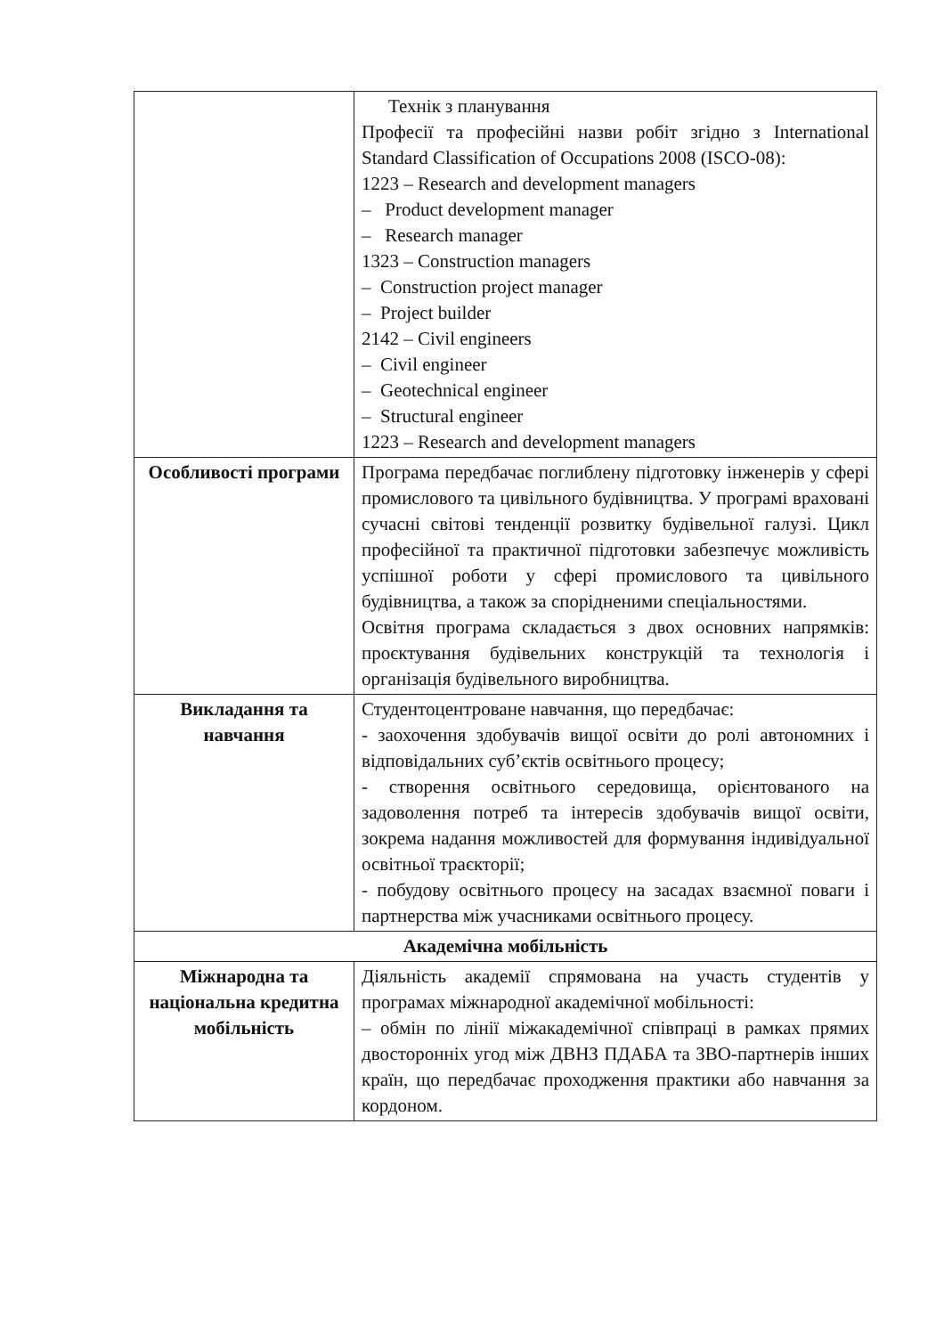| | Технік з планування Професії та професійні назви робіт згідно з International Standard Classification of Occupations 2008 (ISCO-08): 1223 – Research and development managers – Product development manager – Research manager 1323 – Construction managers – Construction project manager – Project builder 2142 – Civil engineers – Civil engineer – Geotechnical engineer – Structural engineer 1223 – Research and development managers |
| Особливості програми | Програма передбачає поглиблену підготовку інженерів у сфері промислового та цивільного будівництва. У програмі враховані сучасні світові тенденції розвитку будівельної галузі. Цикл професійної та практичної підготовки забезпечує можливість успішної роботи у сфері промислового та цивільного будівництва, а також за спорідненими спеціальностями. Освітня програма складається з двох основних напрямків: проєктування будівельних конструкцій та технологія і організація будівельного виробництва. |
| Викладання та навчання | Студентоцентроване навчання, що передбачає: - заохочення здобувачів вищої освіти до ролі автономних і відповідальних суб’єктів освітнього процесу; - створення освітнього середовища, орієнтованого на задоволення потреб та інтересів здобувачів вищої освіти, зокрема надання можливостей для формування індивідуальної освітньої траєкторії; - побудову освітнього процесу на засадах взаємної поваги і партнерства між учасниками освітнього процесу. |
| Академічна мобільність | |
| Міжнародна та національна кредитна мобільність | Діяльність академії спрямована на участь студентів у програмах міжнародної академічної мобільності: – обмін по лінії міжакадемічної співпраці в рамках прямих двосторонніх угод між ДВНЗ ПДАБА та ЗВО-партнерів інших країн, що передбачає проходження практики або навчання за кордоном. |